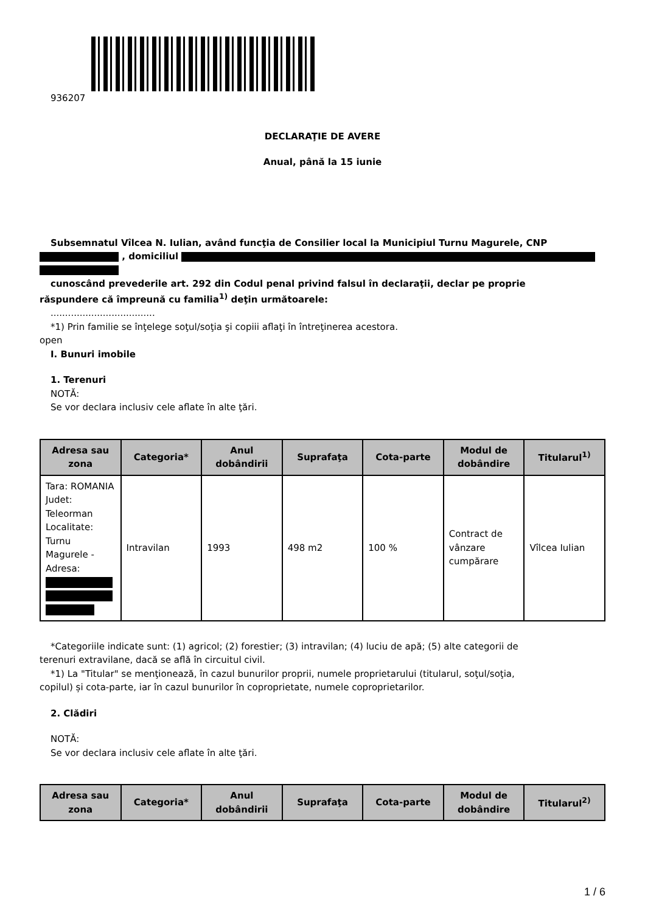936207
DECLARAŢIE DE AVERE
Anual, până la 15 iunie
Subsemnatul Vîlcea N. Iulian, având funcţia de Consilier local la Municipiul Turnu Magurele, CNP
, domiciliul
cunoscând prevederile art. 292 din Codul penal privind falsul în declaraţii, declar pe proprie
răspundere că împreună cu familia<sup>1)</sup> deţin următoarele:
....................................
*1) Prin familie se înţelege soţul/soţia şi copiii aflaţi în întreţinerea acestora.
open
I. Bunuri imobile
1. Terenuri
NOTĂ:
Se vor declara inclusiv cele aflate în alte ţări.
| Adresa sau zona | Categoria* | Anul dobândirii | Suprafaţa | Cota-parte | Modul de dobândire | Titularul<sup>1)</sup> |
| --- | --- | --- | --- | --- | --- | --- |
| Tara: ROMANIA Judet: Teleorman Localitate: Turnu Magurele - Adresa: | Intravilan | 1993 | 498 m2 | 100 % | Contract de vânzare cumpărare | Vîlcea Iulian |
*Categoriile indicate sunt: (1) agricol; (2) forestier; (3) intravilan; (4) luciu de apă; (5) alte categorii de
terenuri extravilane, dacă se află în circuitul civil.
*1) La "Titular" se menţionează, în cazul bunurilor proprii, numele proprietarului (titularul, soţul/soţia,
copilul) și cota-parte, iar în cazul bunurilor în coproprietate, numele coproprietarilor.
2. Clădiri
NOTĂ:
Se vor declara inclusiv cele aflate în alte ţări.
| Adresa sau zona | Categoria* | Anul dobândirii | Suprafaţa | Cota-parte | Modul de dobândire | Titularul<sup>2)</sup> |
| --- | --- | --- | --- | --- | --- | --- |
1 / 6